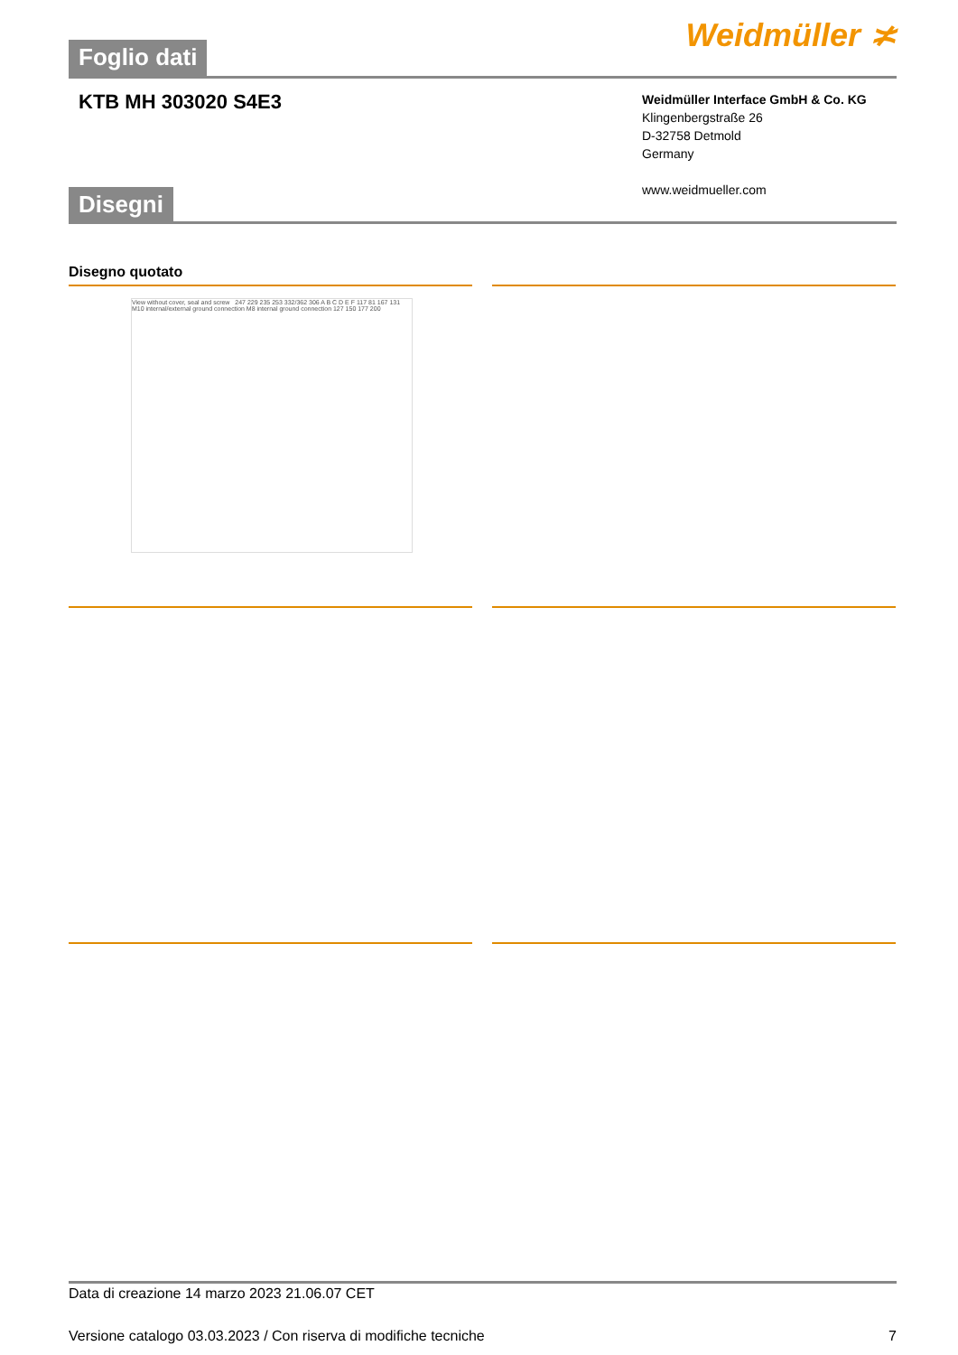Foglio dati Weidmüller ≭
KTB MH 303020 S4E3
Weidmüller Interface GmbH & Co. KG
Klingenbergstraße 26
D-32758 Detmold
Germany
www.weidmueller.com
Disegni
Disegno quotato
View without cover, seal and screw 247 229 235 253 332/362 306 A B C D E F 117 81 167 131 M10 internal/external ground connection M8 internal ground connection 127 150 177 200
Data di creazione 14 marzo 2023 21.06.07 CET
Versione catalogo 03.03.2023 / Con riserva di modifiche tecniche 7